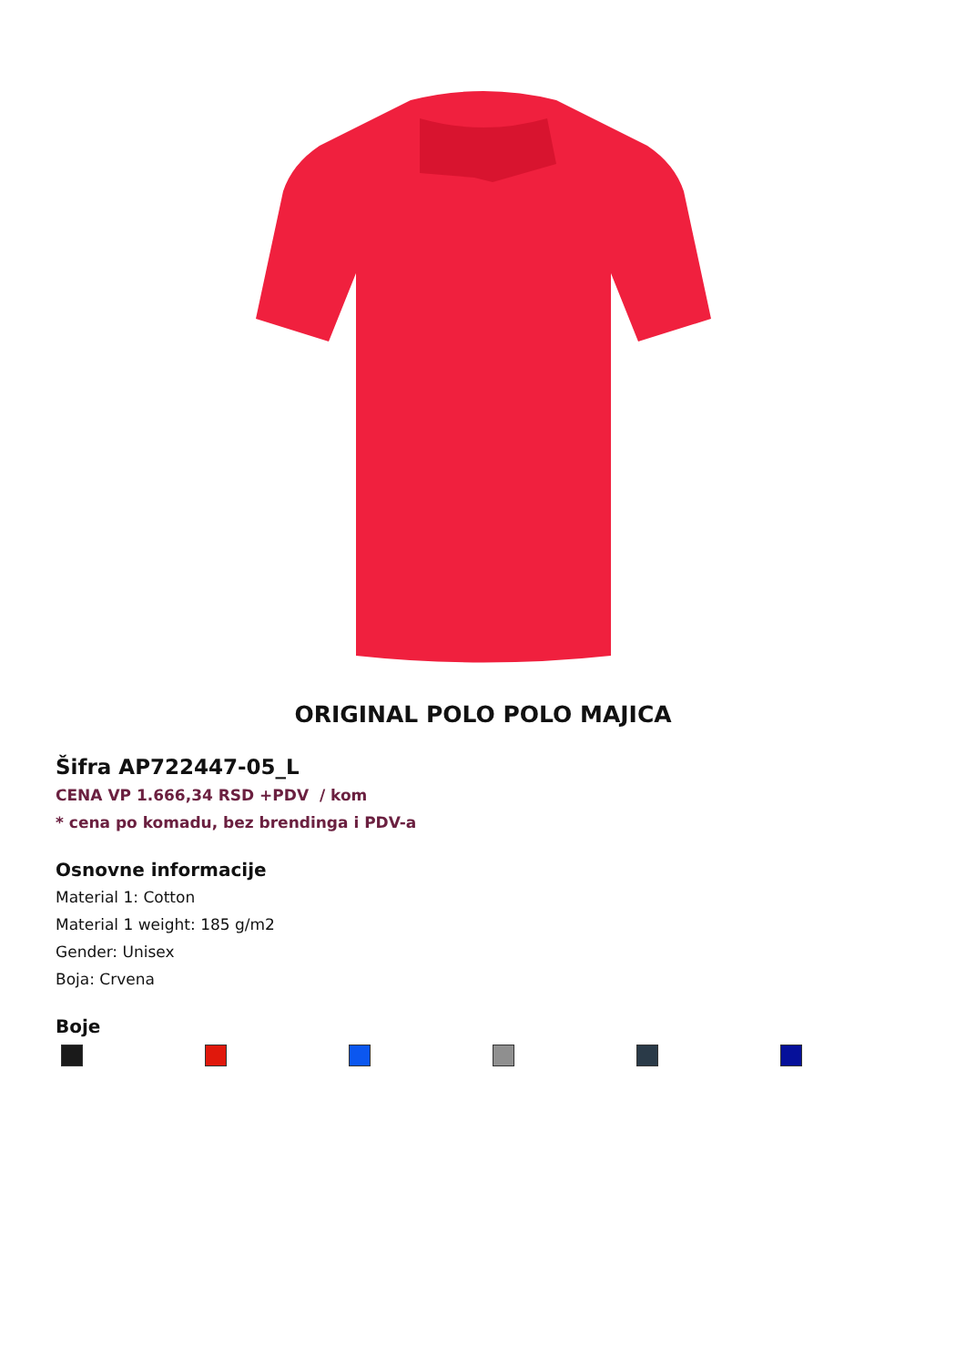ORIGINAL POLO POLO MAJICA
Šifra AP722447-05_L
CENA VP 1.666,34 RSD +PDV / kom
* cena po komadu, bez brendinga i PDV-a
Osnovne informacije
Material 1: Cotton
Material 1 weight: 185 g/m2
Gender: Unisex
Boja: Crvena
Boje